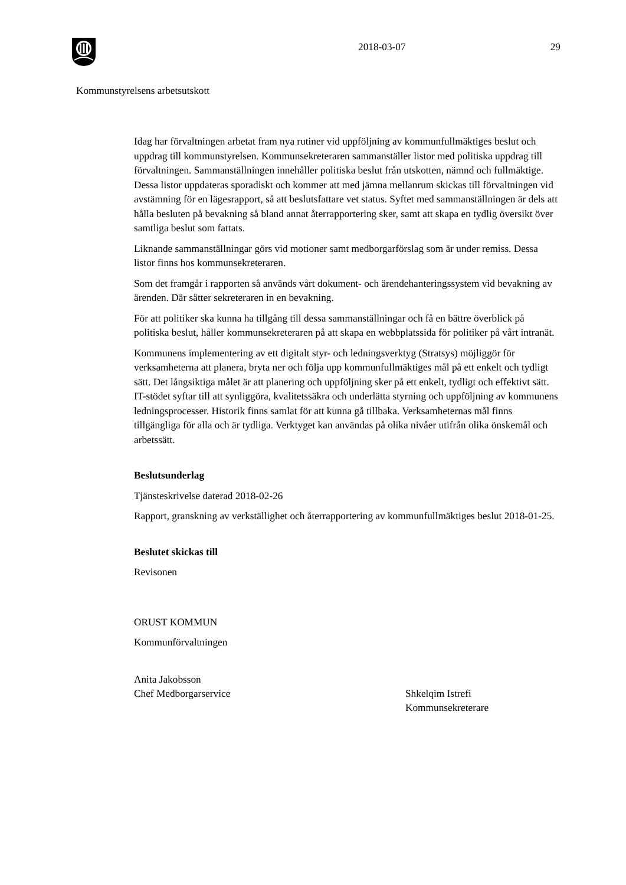2018-03-07 29
Kommunstyrelsens arbetsutskott
Idag har förvaltningen arbetat fram nya rutiner vid uppföljning av kommunfullmäktiges beslut och uppdrag till kommunstyrelsen. Kommunsekreteraren sammanställer listor med politiska uppdrag till förvaltningen. Sammanställningen innehåller politiska beslut från utskotten, nämnd och fullmäktige. Dessa listor uppdateras sporadiskt och kommer att med jämna mellanrum skickas till förvaltningen vid avstämning för en lägesrapport, så att beslutsfattare vet status. Syftet med sammanställningen är dels att hålla besluten på bevakning så bland annat återrapportering sker, samt att skapa en tydlig översikt över samtliga beslut som fattats.
Liknande sammanställningar görs vid motioner samt medborgarförslag som är under remiss. Dessa listor finns hos kommunsekreteraren.
Som det framgår i rapporten så används vårt dokument- och ärendehanteringssystem vid bevakning av ärenden. Där sätter sekreteraren in en bevakning.
För att politiker ska kunna ha tillgång till dessa sammanställningar och få en bättre överblick på politiska beslut, håller kommunsekreteraren på att skapa en webbplatssida för politiker på vårt intranät.
Kommunens implementering av ett digitalt styr- och ledningsverktyg (Stratsys) möjliggör för verksamheterna att planera, bryta ner och följa upp kommunfullmäktiges mål på ett enkelt och tydligt sätt. Det långsiktiga målet är att planering och uppföljning sker på ett enkelt, tydligt och effektivt sätt. IT-stödet syftar till att synliggöra, kvalitetssäkra och underlätta styrning och uppföljning av kommunens ledningsprocesser. Historik finns samlat för att kunna gå tillbaka. Verksamheternas mål finns tillgängliga för alla och är tydliga. Verktyget kan användas på olika nivåer utifrån olika önskemål och arbetssätt.
Beslutsunderlag
Tjänsteskrivelse daterad 2018-02-26
Rapport, granskning av verkställighet och återrapportering av kommunfullmäktiges beslut 2018-01-25.
Beslutet skickas till
Revisonen
ORUST KOMMUN
Kommunförvaltningen
Anita Jakobsson
Chef Medborgarservice
Shkelqim Istrefi
Kommunsekreterare